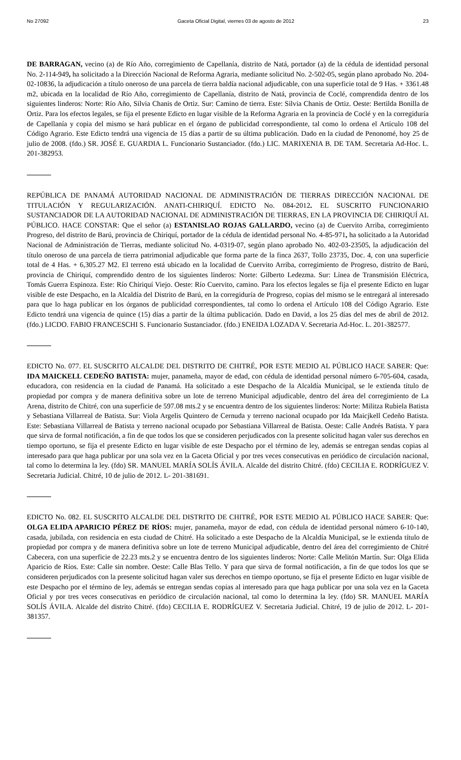No 27092 Gaceta Oficial Digital, viernes 03 de agosto de 2012 23
DE BARRAGAN, vecino (a) de Río Año, corregimiento de Capellanía, distrito de Natá, portador (a) de la cédula de identidad personal No. 2-114-949, ha solicitado a la Dirección Nacional de Reforma Agraria, mediante solicitud No. 2-502-05, según plano aprobado No. 204-02-10836, la adjudicación a título oneroso de una parcela de tierra baldía nacional adjudicable, con una superficie total de 9 Has. + 3361.48 m2, ubicada en la localidad de Río Año, corregimiento de Capellanía, distrito de Natá, provincia de Coclé, comprendida dentro de los siguientes linderos: Norte: Río Año, Silvia Chanis de Ortiz. Sur: Camino de tierra. Este: Silvia Chanis de Ortiz. Oeste: Bertilda Bonilla de Ortiz. Para los efectos legales, se fija el presente Edicto en lugar visible de la Reforma Agraria en la provincia de Coclé y en la corregiduría de Capellanía y copia del mismo se hará publicar en el órgano de publicidad correspondiente, tal como lo ordena el Artículo 108 del Código Agrario. Este Edicto tendrá una vigencia de 15 días a partir de su última publicación. Dado en la ciudad de Penonomé, hoy 25 de julio de 2008. (fdo.) SR. JOSÉ E. GUARDIA L. Funcionario Sustanciador. (fdo.) LIC. MARIXENIA B. DE TAM. Secretaria Ad-Hoc. L. 201-382953.
REPÚBLICA DE PANAMÁ AUTORIDAD NACIONAL DE ADMINISTRACIÓN DE TIERRAS DIRECCIÓN NACIONAL DE TITULACIÓN Y REGULARIZACIÓN. ANATI-CHIRIQUÍ. EDICTO No. 084-2012. EL SUSCRITO FUNCIONARIO SUSTANCIADOR DE LA AUTORIDAD NACIONAL DE ADMINISTRACIÓN DE TIERRAS, EN LA PROVINCIA DE CHIRIQUÍ AL PÚBLICO. HACE CONSTAR: Que el señor (a) ESTANISLAO ROJAS GALLARDO, vecino (a) de Cuervito Arriba, corregimiento Progreso, del distrito de Barú, provincia de Chiriquí, portador de la cédula de identidad personal No. 4-85-971, ha solicitado a la Autoridad Nacional de Administración de Tierras, mediante solicitud No. 4-0319-07, según plano aprobado No. 402-03-23505, la adjudicación del título oneroso de una parcela de tierra patrimonial adjudicable que forma parte de la finca 2637, Tollo 23735, Doc. 4, con una superficie total de 4 Has. + 6,305.27 M2. El terreno está ubicado en la localidad de Cuervito Arriba, corregimiento de Progreso, distrito de Barú, provincia de Chiriquí, comprendido dentro de los siguientes linderos: Norte: Gilberto Ledezma. Sur: Línea de Transmisión Eléctrica, Tomás Guerra Espinoza. Este: Río Chiriquí Viejo. Oeste: Río Cuervito, camino. Para los efectos legales se fija el presente Edicto en lugar visible de este Despacho, en la Alcaldía del Distrito de Barú, en la corregiduría de Progreso, copias del mismo se le entregará al interesado para que lo haga publicar en los órganos de publicidad correspondientes, tal como lo ordena el Artículo 108 del Código Agrario. Este Edicto tendrá una vigencia de quince (15) días a partir de la última publicación. Dado en David, a los 25 días del mes de abril de 2012. (fdo.) LICDO. FABIO FRANCESCHI S. Funcionario Sustanciador. (fdo.) ENEIDA LOZADA V. Secretaria Ad-Hoc. L. 201-382577.
EDICTO No. 077. EL SUSCRITO ALCALDE DEL DISTRITO DE CHITRÉ, POR ESTE MEDIO AL PÚBLICO HACE SABER: Que: IDA MAICKELL CEDEÑO BATISTA: mujer, panameña, mayor de edad, con cédula de identidad personal número 6-705-604, casada, educadora, con residencia en la ciudad de Panamá. Ha solicitado a este Despacho de la Alcaldía Municipal, se le extienda título de propiedad por compra y de manera definitiva sobre un lote de terreno Municipal adjudicable, dentro del área del corregimiento de La Arena, distrito de Chitré, con una superficie de 597.08 mts.2 y se encuentra dentro de los siguientes linderos: Norte: Militza Rubiela Batista y Sebastiana Villarreal de Batista. Sur: Viola Argelis Quintero de Cernuda y terreno nacional ocupado por Ida Maicjkell Cedeño Batista. Este: Sebastiana Villarreal de Batista y terreno nacional ocupado por Sebastiana Villarreal de Batista. Oeste: Calle Andrés Batista. Y para que sirva de formal notificación, a fin de que todos los que se consideren perjudicados con la presente solicitud hagan valer sus derechos en tiempo oportuno, se fija el presente Edicto en lugar visible de este Despacho por el término de ley, además se entregan sendas copias al interesado para que haga publicar por una sola vez en la Gaceta Oficial y por tres veces consecutivas en periódico de circulación nacional, tal como lo determina la ley. (fdo) SR. MANUEL MARÍA SOLÍS ÁVILA. Alcalde del distrito Chitré. (fdo) CECILIA E. RODRÍGUEZ V. Secretaria Judicial. Chitré, 10 de julio de 2012. L- 201-381691.
EDICTO No. 082. EL SUSCRITO ALCALDE DEL DISTRITO DE CHITRÉ, POR ESTE MEDIO AL PÚBLICO HACE SABER: Que: OLGA ELIDA APARICIO PÉREZ DE RÍOS: mujer, panameña, mayor de edad, con cédula de identidad personal número 6-10-140, casada, jubilada, con residencia en esta ciudad de Chitré. Ha solicitado a este Despacho de la Alcaldía Municipal, se le extienda título de propiedad por compra y de manera definitiva sobre un lote de terreno Municipal adjudicable, dentro del área del corregimiento de Chitré Cabecera, con una superficie de 22.23 mts.2 y se encuentra dentro de los siguientes linderos: Norte: Calle Melitón Martín. Sur: Olga Elida Aparicio de Ríos. Este: Calle sin nombre. Oeste: Calle Blas Tello. Y para que sirva de formal notificación, a fin de que todos los que se consideren perjudicados con la presente solicitud hagan valer sus derechos en tiempo oportuno, se fija el presente Edicto en lugar visible de este Despacho por el término de ley, además se entregan sendas copias al interesado para que haga publicar por una sola vez en la Gaceta Oficial y por tres veces consecutivas en periódico de circulación nacional, tal como lo determina la ley. (fdo) SR. MANUEL MARÍA SOLÍS ÁVILA. Alcalde del distrito Chitré. (fdo) CECILIA E. RODRÍGUEZ V. Secretaria Judicial. Chitré, 19 de julio de 2012. L- 201-381357.